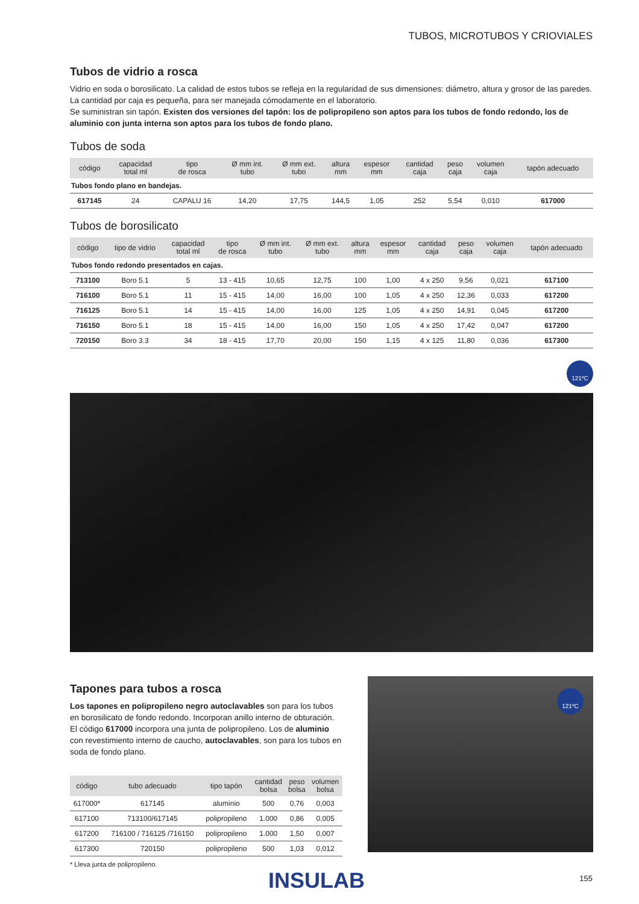TUBOS, MICROTUBOS Y CRIOVIALES
Tubos de vidrio a rosca
Vidrio en soda o borosilicato. La calidad de estos tubos se refleja en la regularidad de sus dimensiones: diámetro, altura y grosor de las paredes.
La cantidad por caja es pequeña, para ser manejada cómodamente en el laboratorio.
Se suministran sin tapón. Existen dos versiones del tapón: los de polipropileno son aptos para los tubos de fondo redondo, los de aluminio con junta interna son aptos para los tubos de fondo plano.
Tubos de soda
| código | capacidad total ml | tipo de rosca | Ø mm int. tubo | Ø mm ext. tubo | altura mm | espesor mm | cantidad caja | peso caja | volumen caja | tapón adecuado |
| --- | --- | --- | --- | --- | --- | --- | --- | --- | --- | --- |
| Tubos fondo plano en bandejas. | | | | | | | | | | |
| 617145 | 24 | CAPALU 16 | 14,20 | 17,75 | 144,5 | 1,05 | 252 | 5,54 | 0,010 | 617000 |
Tubos de borosilicato
| código | tipo de vidrio | capacidad total ml | tipo de rosca | Ø mm int. tubo | Ø mm ext. tubo | altura mm | espesor mm | cantidad caja | peso caja | volumen caja | tapón adecuado |
| --- | --- | --- | --- | --- | --- | --- | --- | --- | --- | --- | --- |
| Tubos fondo redondo presentados en cajas. | | | | | | | | | | | |
| 713100 | Boro 5.1 | 5 | 13 - 415 | 10,65 | 12,75 | 100 | 1,00 | 4 x 250 | 9,56 | 0,021 | 617100 |
| 716100 | Boro 5.1 | 11 | 15 - 415 | 14,00 | 16,00 | 100 | 1,05 | 4 x 250 | 12,36 | 0,033 | 617200 |
| 716125 | Boro 5.1 | 14 | 15 - 415 | 14,00 | 16,00 | 125 | 1,05 | 4 x 250 | 14,91 | 0,045 | 617200 |
| 716150 | Boro 5.1 | 18 | 15 - 415 | 14,00 | 16,00 | 150 | 1,05 | 4 x 250 | 17,42 | 0,047 | 617200 |
| 720150 | Boro 3.3 | 34 | 18 - 415 | 17,70 | 20,00 | 150 | 1,15 | 4 x 125 | 11,80 | 0,036 | 617300 |
121ºC
Tapones para tubos a rosca
Los tapones en polipropileno negro autoclavables son para los tubos en borosilicato de fondo redondo. Incorporan anillo interno de obturación. El código 617000 incorpora una junta de polipropileno. Los de aluminio con revestimiento interno de caucho, autoclavables, son para los tubos en soda de fondo plano.
| código | tubo adecuado | tipo tapón | cantidad bolsa | peso bolsa | volumen bolsa |
| --- | --- | --- | --- | --- | --- |
| 617000* | 617145 | aluminio | 500 | 0,76 | 0,003 |
| 617100 | 713100/617145 | polipropileno | 1.000 | 0,86 | 0,005 |
| 617200 | 716100 / 716125 /716150 | polipropileno | 1.000 | 1,50 | 0,007 |
| 617300 | 720150 | polipropileno | 500 | 1,03 | 0,012 |
* Lleva junta de polipropileno.
121ºC
INSULAB 155